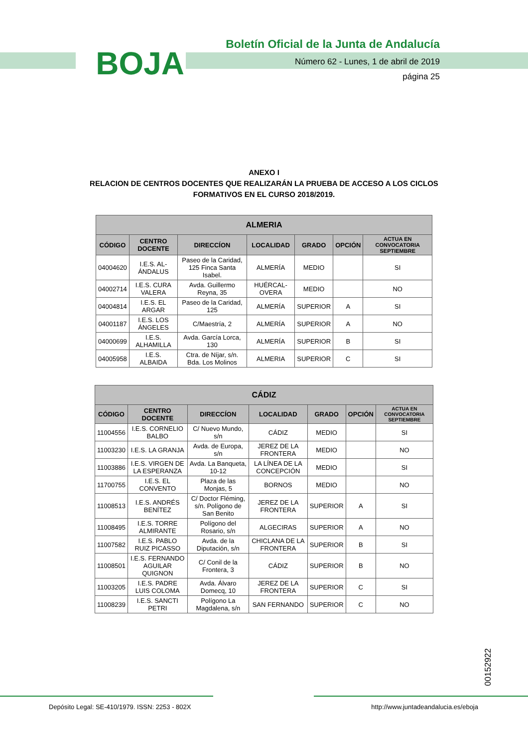BOJA
Boletín Oficial de la Junta de Andalucía
Número 62 - Lunes, 1 de abril de 2019
página 25
ANEXO I
RELACION DE CENTROS DOCENTES QUE REALIZARÁN LA PRUEBA DE ACCESO A LOS CICLOS FORMATIVOS EN EL CURSO 2018/2019.
| ALMERIA | | | | | | |
| --- | --- | --- | --- | --- | --- | --- |
| CÓDIGO | CENTRO DOCENTE | DIRECCÍON | LOCALIDAD | GRADO | OPCIÓN | ACTUA EN CONVOCATORIA SEPTIEMBRE |
| 04004620 | I.E.S. AL-ÁNDALUS | Paseo de la Caridad, 125 Finca Santa Isabel. | ALMERÍA | MEDIO | | SI |
| 04002714 | I.E.S. CURA VALERA | Avda. Guillermo Reyna, 35 | HUÉRCAL-OVERA | MEDIO | | NO |
| 04004814 | I.E.S. EL ARGAR | Paseo de la Caridad, 125 | ALMERÍA | SUPERIOR | A | SI |
| 04001187 | I.E.S. LOS ÁNGELES | C/Maestría, 2 | ALMERÍA | SUPERIOR | A | NO |
| 04000699 | I.E.S. ALHAMILLA | Avda. García Lorca, 130 | ALMERÍA | SUPERIOR | B | SI |
| 04005958 | I.E.S. ALBAIDA | Ctra. de Níjar, s/n. Bda. Los Molinos | ALMERIA | SUPERIOR | C | SI |
| CÁDIZ | | | | | | |
| --- | --- | --- | --- | --- | --- | --- |
| CÓDIGO | CENTRO DOCENTE | DIRECCÍON | LOCALIDAD | GRADO | OPCIÓN | ACTUA EN CONVOCATORIA SEPTIEMBRE |
| 11004556 | I.E.S. CORNELIO BALBO | C/ Nuevo Mundo, s/n | CÁDIZ | MEDIO | | SI |
| 11003230 | I.E.S. LA GRANJA | Avda. de Europa, s/n | JEREZ DE LA FRONTERA | MEDIO | | NO |
| 11003886 | I.E.S. VIRGEN DE LA ESPERANZA | Avda. La Banqueta, 10-12 | LA LÍNEA DE LA CONCEPCIÓN | MEDIO | | SI |
| 11700755 | I.E.S. EL CONVENTO | Plaza de las Monjas, 5 | BORNOS | MEDIO | | NO |
| 11008513 | I.E.S. ANDRÉS BENÍTEZ | C/ Doctor Fléming, s/n. Polígono de San Benito | JEREZ DE LA FRONTERA | SUPERIOR | A | SI |
| 11008495 | I.E.S. TORRE ALMIRANTE | Polígono del Rosario, s/n | ALGECIRAS | SUPERIOR | A | NO |
| 11007582 | I.E.S. PABLO RUIZ PICASSO | Avda. de la Diputación, s/n | CHICLANA DE LA FRONTERA | SUPERIOR | B | SI |
| 11008501 | I.E.S. FERNANDO AGUILAR QUIGNON | C/ Conil de la Frontera, 3 | CÁDIZ | SUPERIOR | B | NO |
| 11003205 | I.E.S. PADRE LUIS COLOMA | Avda. Álvaro Domecq, 10 | JEREZ DE LA FRONTERA | SUPERIOR | C | SI |
| 11008239 | I.E.S. SANCTI PETRI | Polígono La Magdalena, s/n | SAN FERNANDO | SUPERIOR | C | NO |
00152922
Depósito Legal: SE-410/1979. ISSN: 2253 - 802X http://www.juntadeandalucia.es/eboja